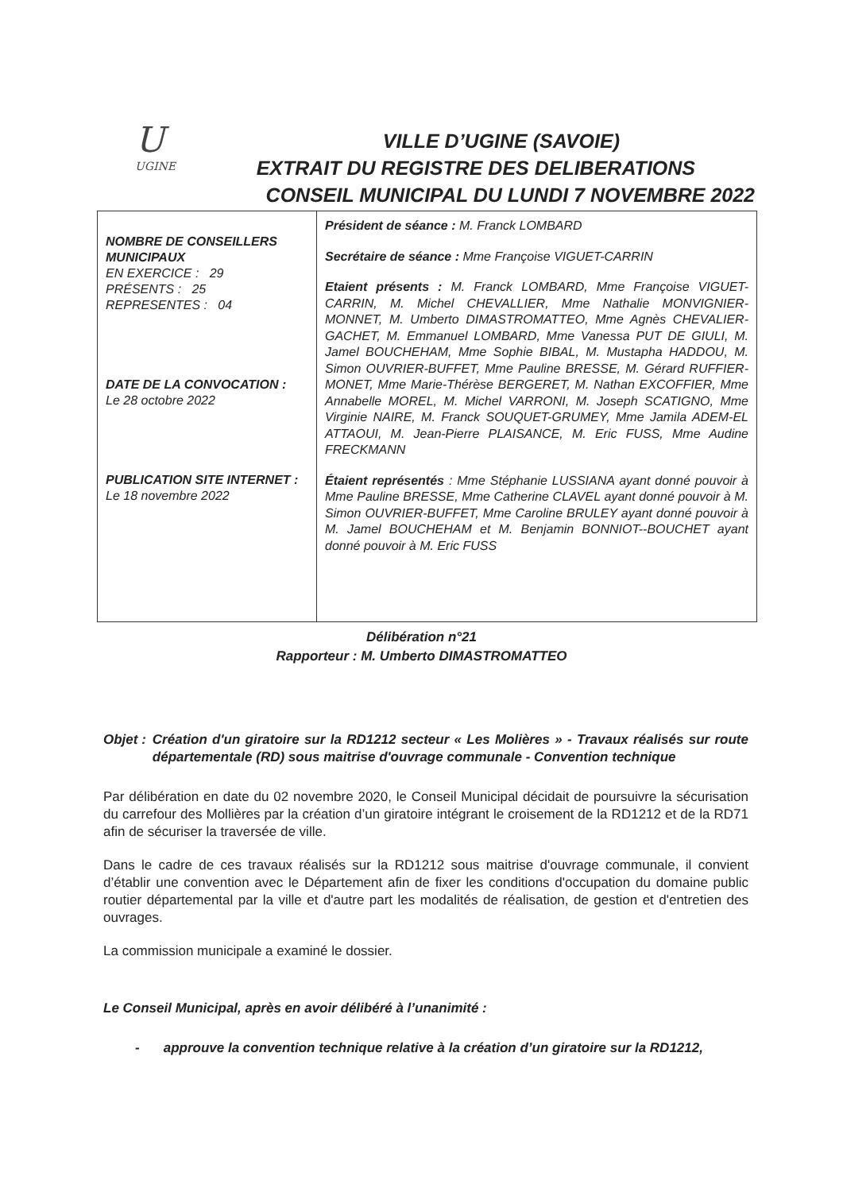U
UGINE
VILLE D’UGINE (SAVOIE)
EXTRAIT DU REGISTRE DES DELIBERATIONS
CONSEIL MUNICIPAL DU LUNDI 7 NOVEMBRE 2022
| NOMBRE DE CONSEILLERS MUNICIPAUX EN EXERCICE : 29 PRÉSENTS : 25 REPRESENTES : 04 DATE DE LA CONVOCATION : Le 28 octobre 2022 PUBLICATION SITE INTERNET : Le 18 novembre 2022 | Président de séance : M. Franck LOMBARD Secrétaire de séance : Mme Françoise VIGUET-CARRIN Etaient présents : M. Franck LOMBARD, Mme Françoise VIGUET-CARRIN, M. Michel CHEVALLIER, Mme Nathalie MONVIGNIER-MONNET, M. Umberto DIMASTROMATTEO, Mme Agnès CHEVALIER-GACHET, M. Emmanuel LOMBARD, Mme Vanessa PUT DE GIULI, M. Jamel BOUCHEHAM, Mme Sophie BIBAL, M. Mustapha HADDOU, M. Simon OUVRIER-BUFFET, Mme Pauline BRESSE, M. Gérard RUFFIER-MONET, Mme Marie-Thérèse BERGERET, M. Nathan EXCOFFIER, Mme Annabelle MOREL, M. Michel VARRONI, M. Joseph SCATIGNO, Mme Virginie NAIRE, M. Franck SOUQUET-GRUMEY, Mme Jamila ADEM-EL ATTAOUI, M. Jean-Pierre PLAISANCE, M. Eric FUSS, Mme Audine FRECKMANN Étaient représentés : Mme Stéphanie LUSSIANA ayant donné pouvoir à Mme Pauline BRESSE, Mme Catherine CLAVEL ayant donné pouvoir à M. Simon OUVRIER-BUFFET, Mme Caroline BRULEY ayant donné pouvoir à M. Jamel BOUCHEHAM et M. Benjamin BONNIOT--BOUCHET ayant donné pouvoir à M. Eric FUSS |
Délibération n°21
Rapporteur : M. Umberto DIMASTROMATTEO
Objet : Création d'un giratoire sur la RD1212 secteur « Les Molières » - Travaux réalisés sur route départementale (RD) sous maitrise d'ouvrage communale - Convention technique
Par délibération en date du 02 novembre 2020, le Conseil Municipal décidait de poursuivre la sécurisation du carrefour des Mollières par la création d’un giratoire intégrant le croisement de la RD1212 et de la RD71 afin de sécuriser la traversée de ville.
Dans le cadre de ces travaux réalisés sur la RD1212 sous maitrise d'ouvrage communale, il convient d’établir une convention avec le Département afin de fixer les conditions d'occupation du domaine public routier départemental par la ville et d'autre part les modalités de réalisation, de gestion et d'entretien des ouvrages.
La commission municipale a examiné le dossier.
Le Conseil Municipal, après en avoir délibéré à l’unanimité :
- approuve la convention technique relative à la création d’un giratoire sur la RD1212,